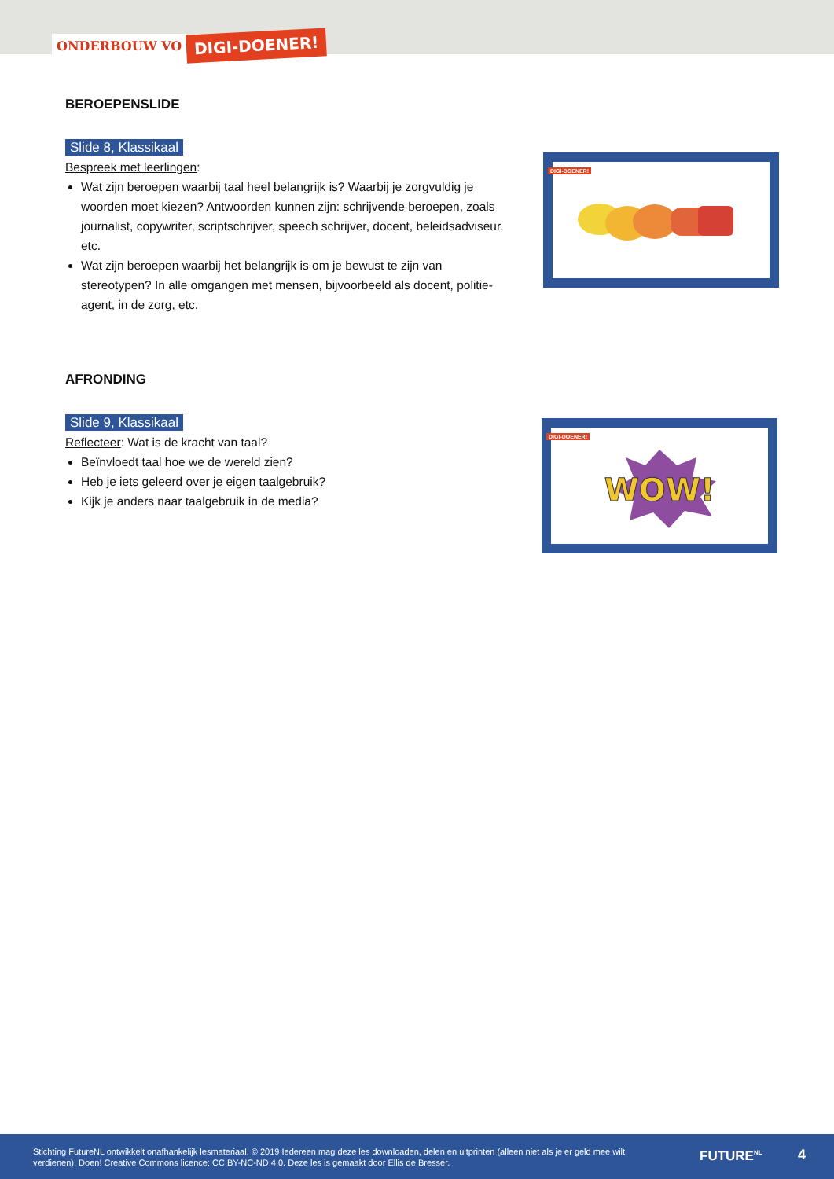ONDERBOUW VO DIGI-DOENER!
BEROEPENSLIDE
Slide 8, Klassikaal
Bespreek met leerlingen:
Wat zijn beroepen waarbij taal heel belangrijk is? Waarbij je zorgvuldig je woorden moet kiezen? Antwoorden kunnen zijn: schrijvende beroepen, zoals journalist, copywriter, scriptschrijver, speech schrijver, docent, beleidsadviseur, etc.
Wat zijn beroepen waarbij het belangrijk is om je bewust te zijn van stereotypen? In alle omgangen met mensen, bijvoorbeeld als docent, politie-agent, in de zorg, etc.
AFRONDING
Slide 9, Klassikaal
Reflecteer: Wat is de kracht van taal?
Beïnvloedt taal hoe we de wereld zien?
Heb je iets geleerd over je eigen taalgebruik?
Kijk je anders naar taalgebruik in de media?
DIGI-DOENER!
DIGI-DOENER!
WOW!
Stichting FutureNL ontwikkelt onafhankelijk lesmateriaal. © 2019 Iedereen mag deze les downloaden, delen en uitprinten (alleen niet als je er geld mee wilt verdienen). Doen! Creative Commons licence: CC BY-NC-ND 4.0. Deze les is gemaakt door Ellis de Bresser.
FUTURE<sup>NL</sup> 4